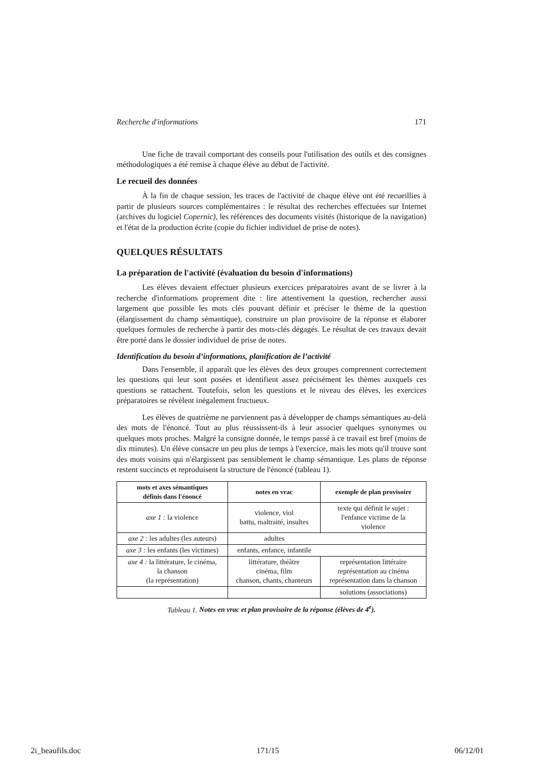Recherche d'informations 171
Une fiche de travail comportant des conseils pour l'utilisation des outils et des consignes méthodologiques a été remise à chaque élève au début de l'activité.
Le recueil des données
À la fin de chaque session, les traces de l'activité de chaque élève ont été recueillies à partir de plusieurs sources complémentaires : le résultat des recherches effectuées sur Internet (archives du logiciel Copernic), les références des documents visités (historique de la navigation) et l'état de la production écrite (copie du fichier individuel de prise de notes).
QUELQUES RÉSULTATS
La préparation de l'activité (évaluation du besoin d'informations)
Les élèves devaient effectuer plusieurs exercices préparatoires avant de se livrer à la recherche d'informations proprement dite : lire attentivement la question, rechercher aussi largement que possible les mots clés pouvant définir et préciser le thème de la question (élargissement du champ sémantique), construire un plan provisoire de la réponse et élaborer quelques formules de recherche à partir des mots-clés dégagés. Le résultat de ces travaux devait être porté dans le dossier individuel de prise de notes.
Identification du besoin d’informations, planification de l’activité
Dans l'ensemble, il apparaît que les élèves des deux groupes comprennent correctement les questions qui leur sont posées et identifient assez précisément les thèmes auxquels ces questions se rattachent. Toutefois, selon les questions et le niveau des élèves, les exercices préparatoires se révèlent inégalement fructueux.
Les élèves de quatrième ne parviennent pas à développer de champs sémantiques au-delà des mots de l'énoncé. Tout au plus réussissent-ils à leur associer quelques synonymes ou quelques mots proches. Malgré la consigne donnée, le temps passé à ce travail est bref (moins de dix minutes). Un élève consacre un peu plus de temps à l'exercice, mais les mots qu'il trouve sont des mots voisins qui n'élargissent pas sensiblement le champ sémantique. Les plans de réponse restent succincts et reproduisent la structure de l'énoncé (tableau 1).
| mots et axes sémantiques définis dans l'énoncé | notes en vrac | exemple de plan provisoire |
| --- | --- | --- |
| axe 1 : la violence | violence, viol battu, maltraité, insultes | texte qui définit le sujet : l'enfance victime de la violence |
| axe 2 : les adultes (les auteurs) | adultes | |
| axe 3 : les enfants (les victimes) | enfants, enfance, infantile | |
| axe 4 : la littérature, le cinéma, la chanson (la représentation) | littérature, théâtre cinéma, film chanson, chants, chanteurs | représentation littéraire représentation au cinéma représentation dans la chanson |
| | | solutions (associations) |
Tableau 1. Notes en vrac et plan provisoire de la réponse (élèves de 4<sup>e</sup>).
2i_beaufils.doc 171/15 06/12/01